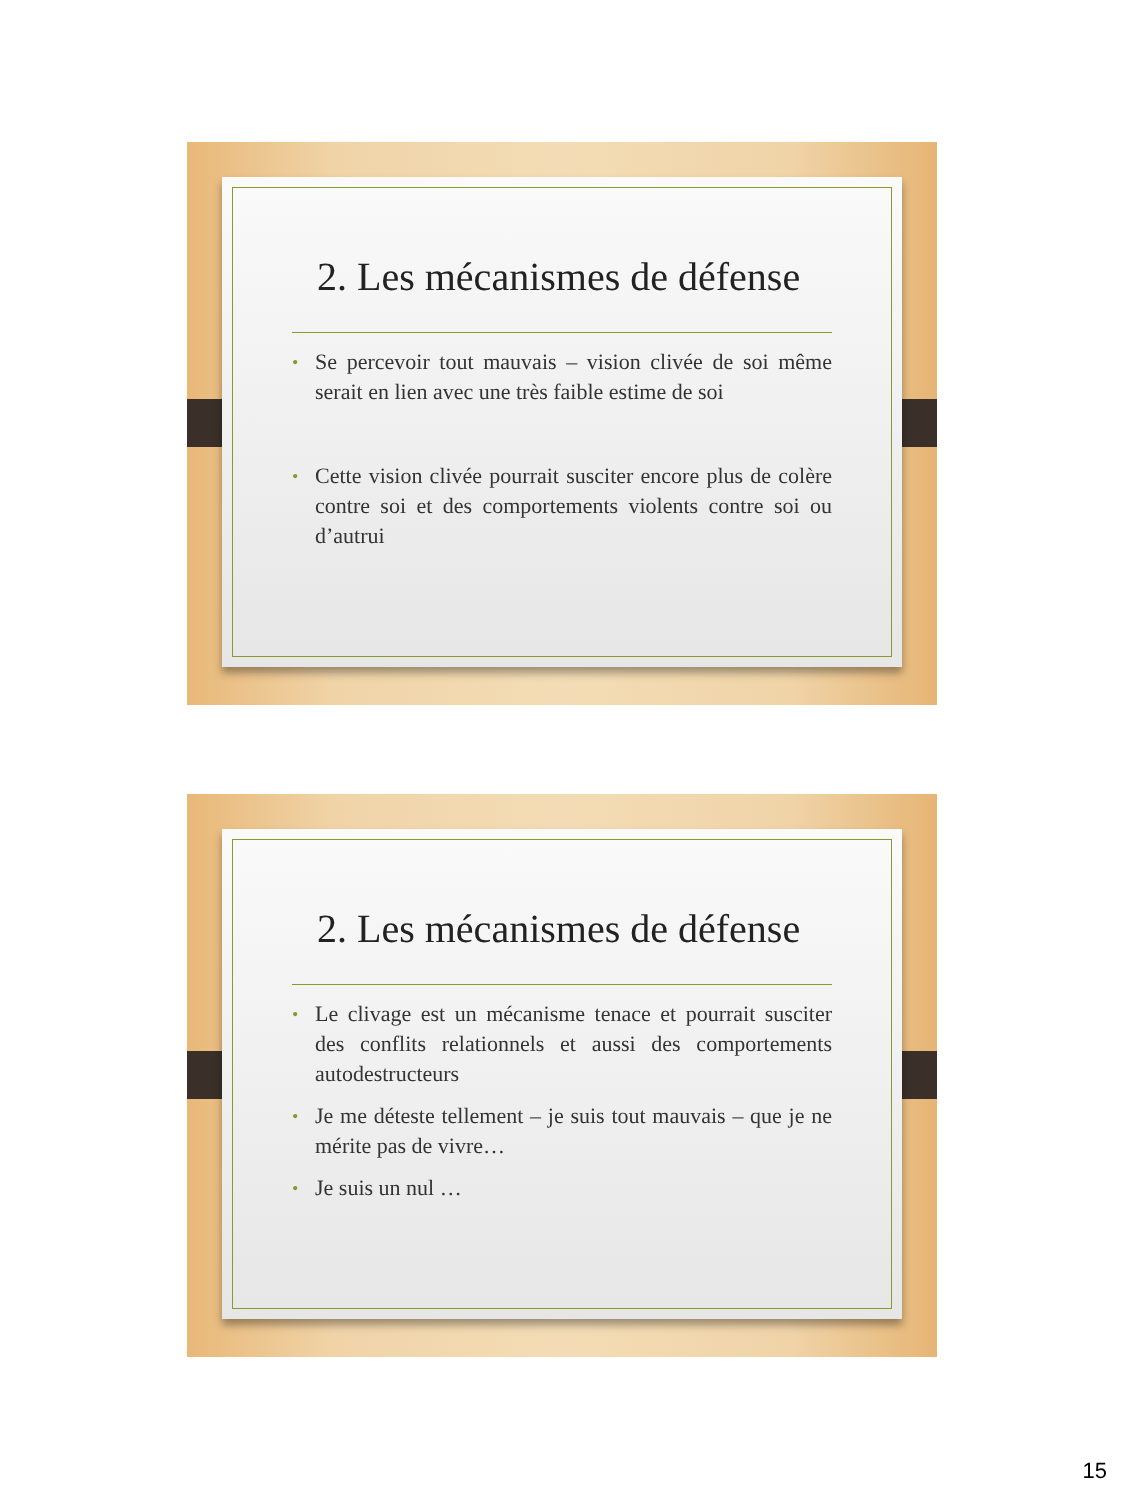2. Les mécanismes de défense
• Se percevoir tout mauvais – vision clivée de soi même serait en lien avec une très faible estime de soi
• Cette vision clivée pourrait susciter encore plus de colère contre soi et des comportements violents contre soi ou d’autrui
2. Les mécanismes de défense
• Le clivage est un mécanisme tenace et pourrait susciter des conflits relationnels et aussi des comportements autodestructeurs
• Je me déteste tellement – je suis tout mauvais – que je ne mérite pas de vivre…
• Je suis un nul …
15